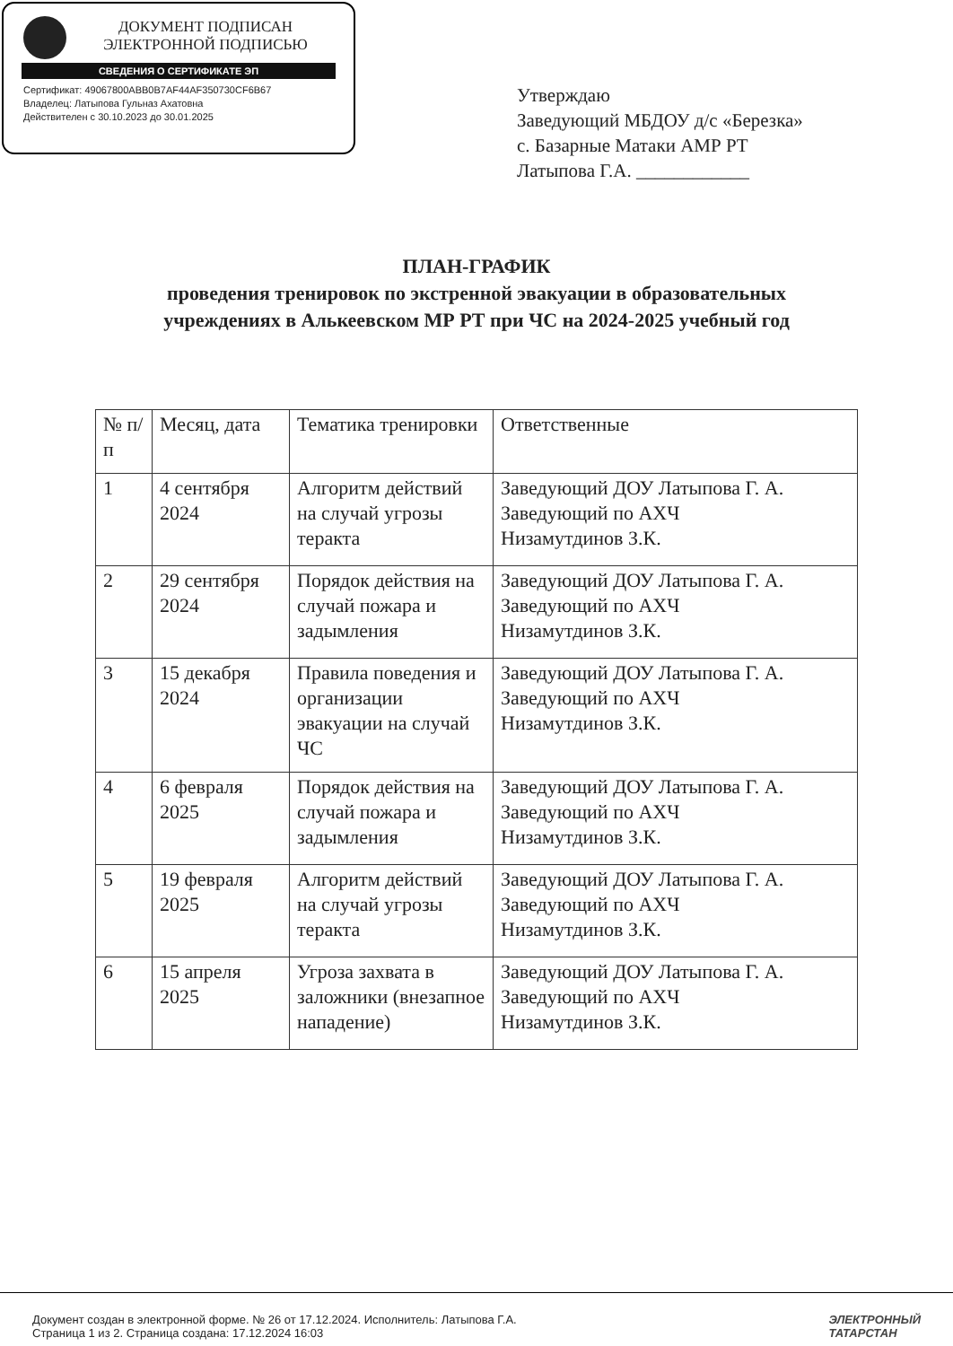ДОКУМЕНТ ПОДПИСАН
ЭЛЕКТРОННОЙ ПОДПИСЬЮ
СВЕДЕНИЯ О СЕРТИФИКАТЕ ЭП
Сертификат: 49067800ABB0B7AF44AF350730CF6B67
Владелец: Латыпова Гульназ Ахатовна
Действителен с 30.10.2023 до 30.01.2025
Утверждаю
Заведующий МБДОУ д/с «Березка»
с. Базарные Матаки АМР РТ
Латыпова Г.А. ____________
ПЛАН-ГРАФИК
проведения тренировок по экстренной эвакуации в образовательных
учреждениях в Алькеевском МР РТ при ЧС на 2024-2025 учебный год
| № п/п | Месяц, дата | Тематика тренировки | Ответственные |
| --- | --- | --- | --- |
| 1 | 4 сентября 2024 | Алгоритм действий на случай угрозы теракта | Заведующий ДОУ Латыпова Г. А. Заведующий по АХЧ Низамутдинов З.К. |
| 2 | 29 сентября 2024 | Порядок действия на случай пожара и задымления | Заведующий ДОУ Латыпова Г. А. Заведующий по АХЧ Низамутдинов З.К. |
| 3 | 15 декабря 2024 | Правила поведения и организации эвакуации на случай ЧС | Заведующий ДОУ Латыпова Г. А. Заведующий по АХЧ Низамутдинов З.К. |
| 4 | 6 февраля 2025 | Порядок действия на случай пожара и задымления | Заведующий ДОУ Латыпова Г. А. Заведующий по АХЧ Низамутдинов З.К. |
| 5 | 19 февраля 2025 | Алгоритм действий на случай угрозы теракта | Заведующий ДОУ Латыпова Г. А. Заведующий по АХЧ Низамутдинов З.К. |
| 6 | 15 апреля 2025 | Угроза захвата в заложники (внезапное нападение) | Заведующий ДОУ Латыпова Г. А. Заведующий по АХЧ Низамутдинов З.К. |
Документ создан в электронной форме. № 26 от 17.12.2024. Исполнитель: Латыпова Г.А.
Страница 1 из 2. Страница создана: 17.12.2024 16:03
ЭЛЕКТРОННЫЙ
ТАТАРСТАН